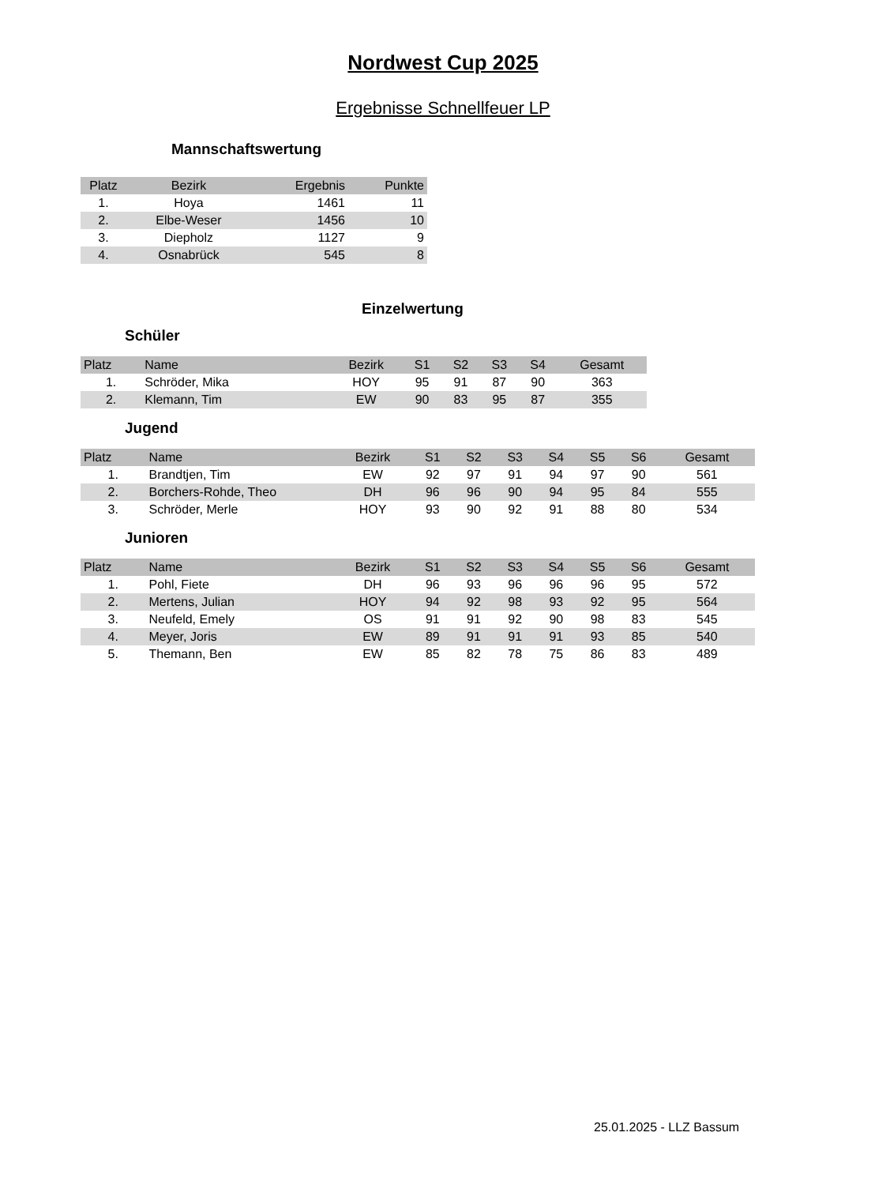Nordwest Cup 2025
Ergebnisse Schnellfeuer LP
Mannschaftswertung
| Platz | Bezirk | Ergebnis | Punkte |
| --- | --- | --- | --- |
| 1. | Hoya | 1461 | 11 |
| 2. | Elbe-Weser | 1456 | 10 |
| 3. | Diepholz | 1127 | 9 |
| 4. | Osnabrück | 545 | 8 |
Einzelwertung
Schüler
| Platz | Name | Bezirk | S1 | S2 | S3 | S4 | Gesamt |
| --- | --- | --- | --- | --- | --- | --- | --- |
| 1. | Schröder, Mika | HOY | 95 | 91 | 87 | 90 | 363 |
| 2. | Klemann, Tim | EW | 90 | 83 | 95 | 87 | 355 |
Jugend
| Platz | Name | Bezirk | S1 | S2 | S3 | S4 | S5 | S6 | Gesamt |
| --- | --- | --- | --- | --- | --- | --- | --- | --- | --- |
| 1. | Brandtjen, Tim | EW | 92 | 97 | 91 | 94 | 97 | 90 | 561 |
| 2. | Borchers-Rohde, Theo | DH | 96 | 96 | 90 | 94 | 95 | 84 | 555 |
| 3. | Schröder, Merle | HOY | 93 | 90 | 92 | 91 | 88 | 80 | 534 |
Junioren
| Platz | Name | Bezirk | S1 | S2 | S3 | S4 | S5 | S6 | Gesamt |
| --- | --- | --- | --- | --- | --- | --- | --- | --- | --- |
| 1. | Pohl, Fiete | DH | 96 | 93 | 96 | 96 | 96 | 95 | 572 |
| 2. | Mertens, Julian | HOY | 94 | 92 | 98 | 93 | 92 | 95 | 564 |
| 3. | Neufeld, Emely | OS | 91 | 91 | 92 | 90 | 98 | 83 | 545 |
| 4. | Meyer, Joris | EW | 89 | 91 | 91 | 91 | 93 | 85 | 540 |
| 5. | Themann, Ben | EW | 85 | 82 | 78 | 75 | 86 | 83 | 489 |
25.01.2025 - LLZ Bassum